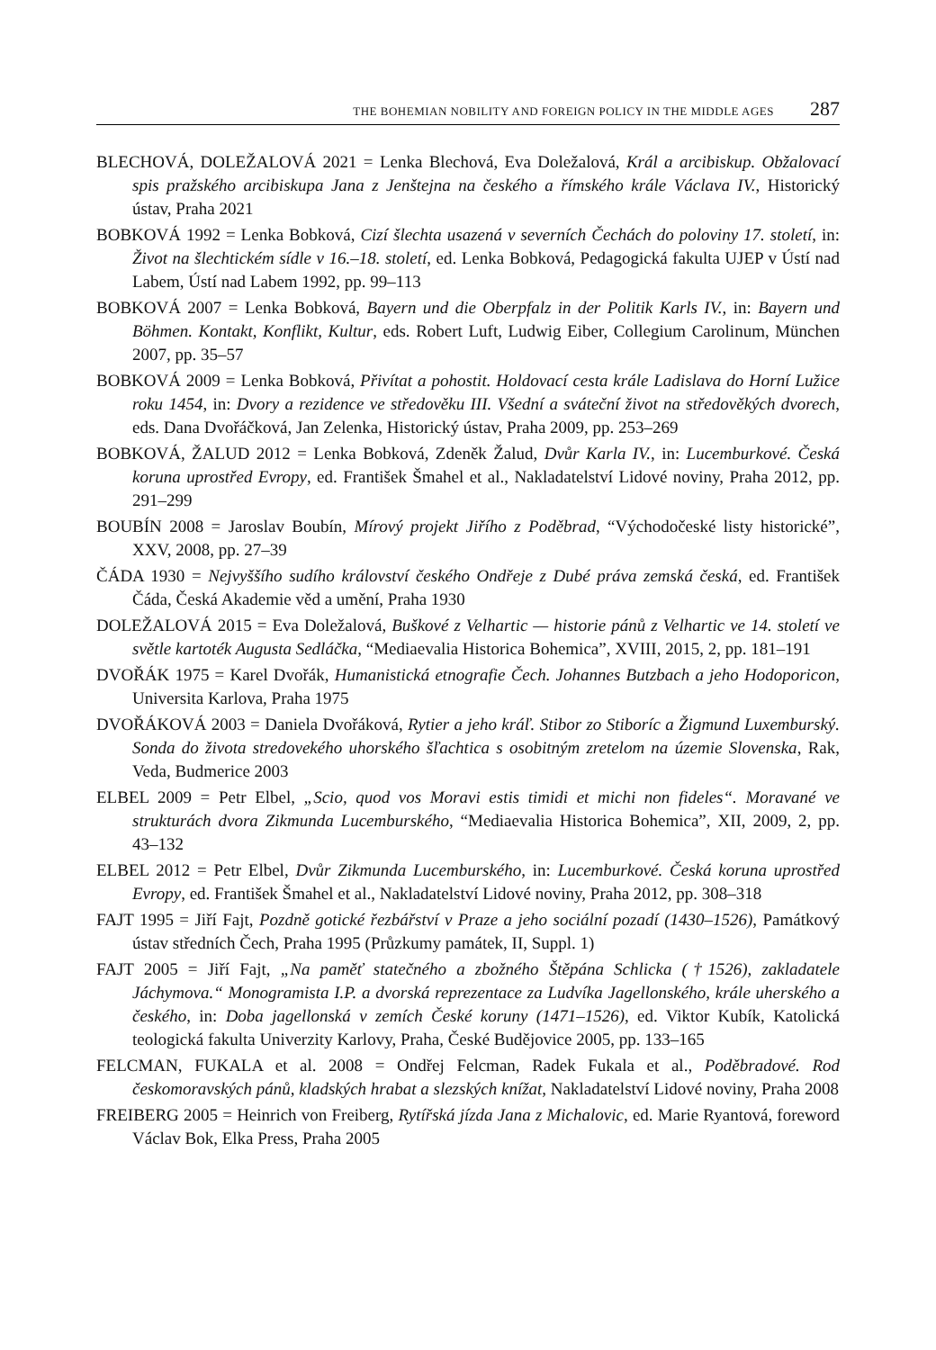THE BOHEMIAN NOBILITY AND FOREIGN POLICY IN THE MIDDLE AGES 287
BLECHOVÁ, DOLEŽALOVÁ 2021 = Lenka Blechová, Eva Doležalová, Král a arcibiskup. Obžalovací spis pražského arcibiskupa Jana z Jenštejna na českého a římského krále Václava IV., Historický ústav, Praha 2021
BOBKOVÁ 1992 = Lenka Bobková, Cizí šlechta usazená v severních Čechách do poloviny 17. století, in: Život na šlechtickém sídle v 16.–18. století, ed. Lenka Bobková, Pedagogická fakulta UJEP v Ústí nad Labem, Ústí nad Labem 1992, pp. 99–113
BOBKOVÁ 2007 = Lenka Bobková, Bayern und die Oberpfalz in der Politik Karls IV., in: Bayern und Böhmen. Kontakt, Konflikt, Kultur, eds. Robert Luft, Ludwig Eiber, Collegium Carolinum, München 2007, pp. 35–57
BOBKOVÁ 2009 = Lenka Bobková, Přivítat a pohostit. Holdovací cesta krále Ladislava do Horní Lužice roku 1454, in: Dvory a rezidence ve středověku III. Všední a sváteční život na středověkých dvorech, eds. Dana Dvořáčková, Jan Zelenka, Historický ústav, Praha 2009, pp. 253–269
BOBKOVÁ, ŽALUD 2012 = Lenka Bobková, Zdeněk Žalud, Dvůr Karla IV., in: Lucemburkové. Česká koruna uprostřed Evropy, ed. František Šmahel et al., Nakladatelství Lidové noviny, Praha 2012, pp. 291–299
BOUBÍN 2008 = Jaroslav Boubín, Mírový projekt Jiřího z Poděbrad, “Východočeské listy historické”, XXV, 2008, pp. 27–39
ČÁDA 1930 = Nejvyššího sudího království českého Ondřeje z Dubé práva zemská česká, ed. František Čáda, Česká Akademie věd a umění, Praha 1930
DOLEŽALOVÁ 2015 = Eva Doležalová, Buškové z Velhartic — historie pánů z Velhartic ve 14. století ve světle kartoték Augusta Sedláčka, “Mediaevalia Historica Bohemica”, XVIII, 2015, 2, pp. 181–191
DVOŘÁK 1975 = Karel Dvořák, Humanistická etnografie Čech. Johannes Butzbach a jeho Hodoporicon, Universita Karlova, Praha 1975
DVOŘÁKOVÁ 2003 = Daniela Dvořáková, Rytier a jeho kráľ. Stibor zo Stiboríc a Žigmund Luxemburský. Sonda do života stredovekého uhorského šľachtica s osobitným zretelom na územie Slovenska, Rak, Veda, Budmerice 2003
ELBEL 2009 = Petr Elbel, „Scio, quod vos Moravi estis timidi et michi non fideles“. Moravané ve strukturách dvora Zikmunda Lucemburského, “Mediaevalia Historica Bohemica”, XII, 2009, 2, pp. 43–132
ELBEL 2012 = Petr Elbel, Dvůr Zikmunda Lucemburského, in: Lucemburkové. Česká koruna uprostřed Evropy, ed. František Šmahel et al., Nakladatelství Lidové noviny, Praha 2012, pp. 308–318
FAJT 1995 = Jiří Fajt, Pozdně gotické řezbářství v Praze a jeho sociální pozadí (1430–1526), Památkový ústav středních Čech, Praha 1995 (Průzkumy památek, II, Suppl. 1)
FAJT 2005 = Jiří Fajt, „Na paměť statečného a zbožného Štěpána Schlicka (†1526), zakladatele Jáchymova.“ Monogramista I.P. a dvorská reprezentace za Ludvíka Jagellonského, krále uherského a českého, in: Doba jagellonská v zemích České koruny (1471–1526), ed. Viktor Kubík, Katolická teologická fakulta Univerzity Karlovy, Praha, České Budějovice 2005, pp. 133–165
FELCMAN, FUKALA et al. 2008 = Ondřej Felcman, Radek Fukala et al., Poděbradové. Rod českomoravských pánů, kladských hrabat a slezských knížat, Nakladatelství Lidové noviny, Praha 2008
FREIBERG 2005 = Heinrich von Freiberg, Rytířská jízda Jana z Michalovic, ed. Marie Ryantová, foreword Václav Bok, Elka Press, Praha 2005